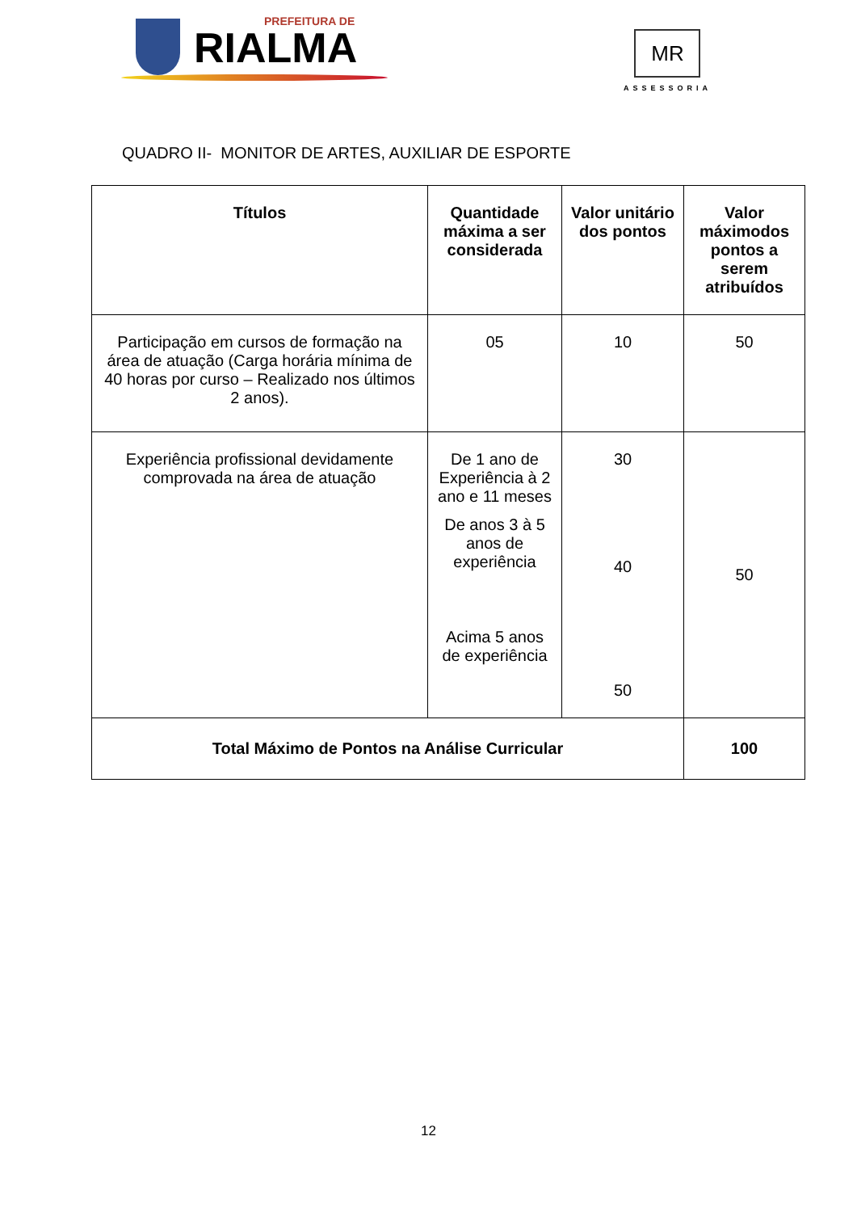PREFEITURA DE
RIALMA
MR
ASSESSORIA
QUADRO II- MONITOR DE ARTES, AUXILIAR DE ESPORTE
| Títulos | Quantidade máxima a ser considerada | Valor unitário dos pontos | Valor máximodos pontos a serem atribuídos |
| --- | --- | --- | --- |
| Participação em cursos de formação na área de atuação (Carga horária mínima de 40 horas por curso – Realizado nos últimos 2 anos). | 05 | 10 | 50 |
| Experiência profissional devidamente comprovada na área de atuação | De 1 ano de Experiência à 2 ano e 11 meses De anos 3 à 5 anos de experiência Acima 5 anos de experiência | 30 40 50 | 50 |
| Total Máximo de Pontos na Análise Curricular | | | 100 |
12